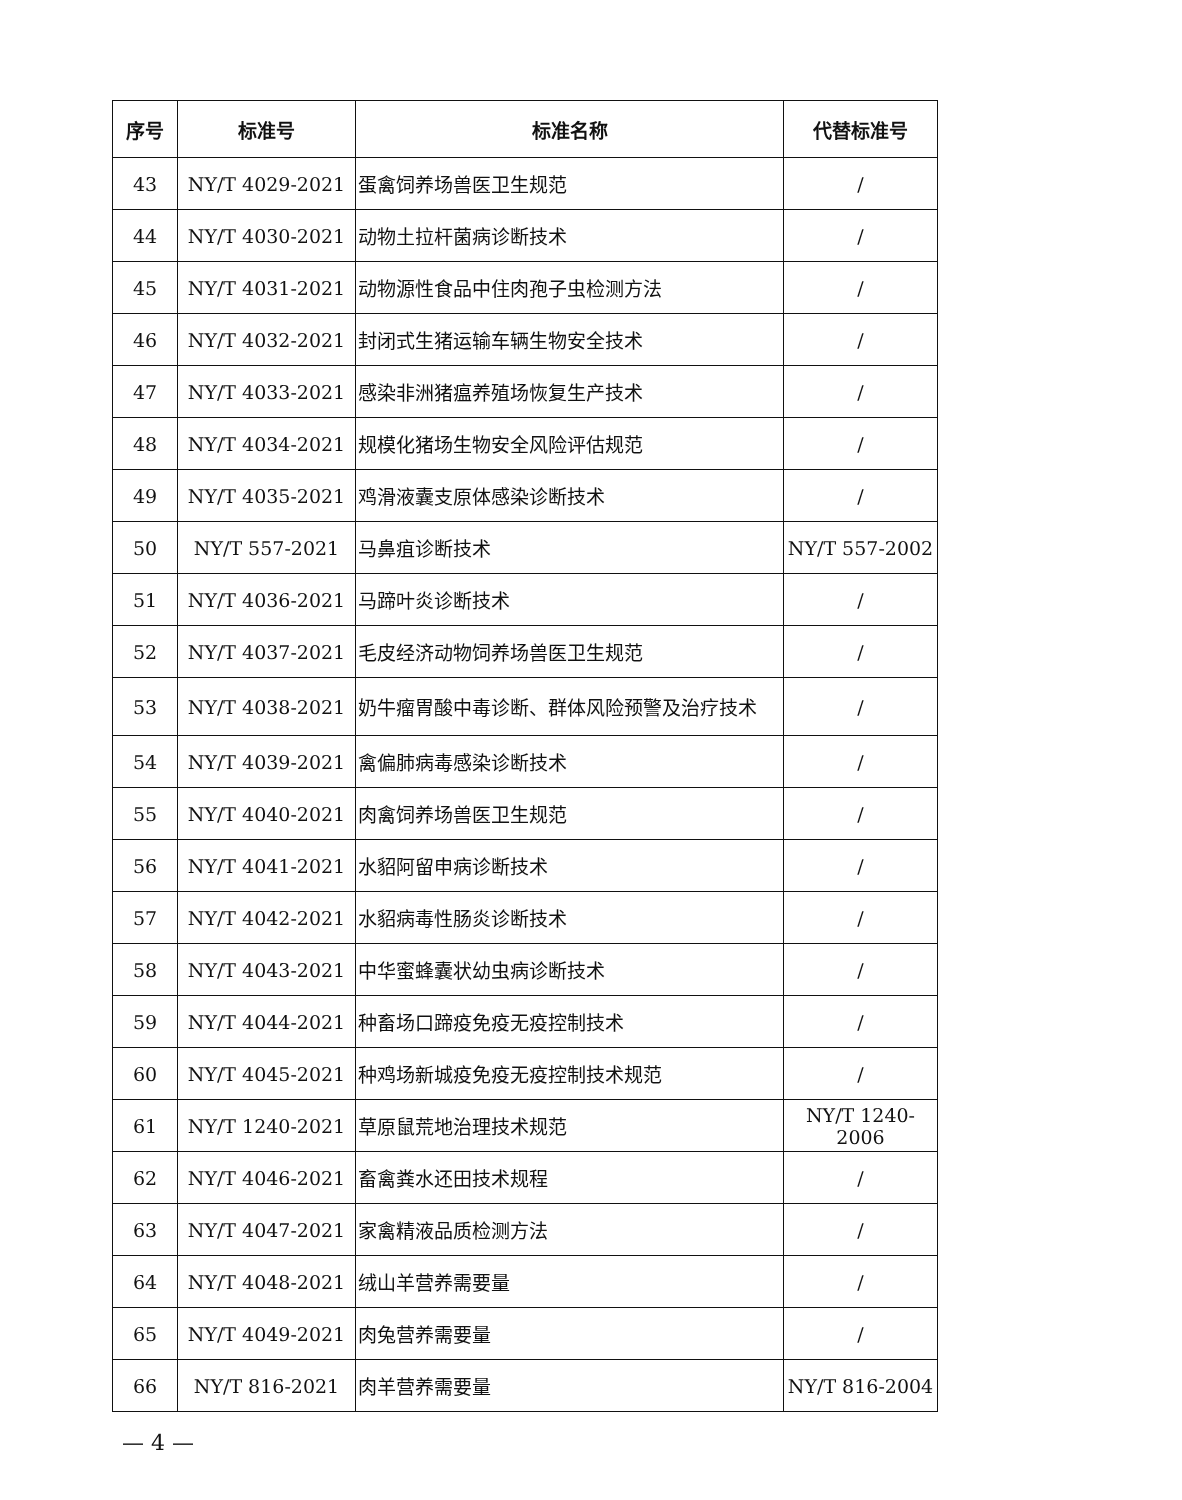| 序号 | 标准号 | 标准名称 | 代替标准号 |
| --- | --- | --- | --- |
| 43 | NY/T 4029-2021 | 蛋禽饲养场兽医卫生规范 | / |
| 44 | NY/T 4030-2021 | 动物土拉杆菌病诊断技术 | / |
| 45 | NY/T 4031-2021 | 动物源性食品中住肉孢子虫检测方法 | / |
| 46 | NY/T 4032-2021 | 封闭式生猪运输车辆生物安全技术 | / |
| 47 | NY/T 4033-2021 | 感染非洲猪瘟养殖场恢复生产技术 | / |
| 48 | NY/T 4034-2021 | 规模化猪场生物安全风险评估规范 | / |
| 49 | NY/T 4035-2021 | 鸡滑液囊支原体感染诊断技术 | / |
| 50 | NY/T 557-2021 | 马鼻疽诊断技术 | NY/T 557-2002 |
| 51 | NY/T 4036-2021 | 马蹄叶炎诊断技术 | / |
| 52 | NY/T 4037-2021 | 毛皮经济动物饲养场兽医卫生规范 | / |
| 53 | NY/T 4038-2021 | 奶牛瘤胃酸中毒诊断、群体风险预警及治疗技术 | / |
| 54 | NY/T 4039-2021 | 禽偏肺病毒感染诊断技术 | / |
| 55 | NY/T 4040-2021 | 肉禽饲养场兽医卫生规范 | / |
| 56 | NY/T 4041-2021 | 水貂阿留申病诊断技术 | / |
| 57 | NY/T 4042-2021 | 水貂病毒性肠炎诊断技术 | / |
| 58 | NY/T 4043-2021 | 中华蜜蜂囊状幼虫病诊断技术 | / |
| 59 | NY/T 4044-2021 | 种畜场口蹄疫免疫无疫控制技术 | / |
| 60 | NY/T 4045-2021 | 种鸡场新城疫免疫无疫控制技术规范 | / |
| 61 | NY/T 1240-2021 | 草原鼠荒地治理技术规范 | NY/T 1240-2006 |
| 62 | NY/T 4046-2021 | 畜禽粪水还田技术规程 | / |
| 63 | NY/T 4047-2021 | 家禽精液品质检测方法 | / |
| 64 | NY/T 4048-2021 | 绒山羊营养需要量 | / |
| 65 | NY/T 4049-2021 | 肉兔营养需要量 | / |
| 66 | NY/T 816-2021 | 肉羊营养需要量 | NY/T 816-2004 |
— 4 —